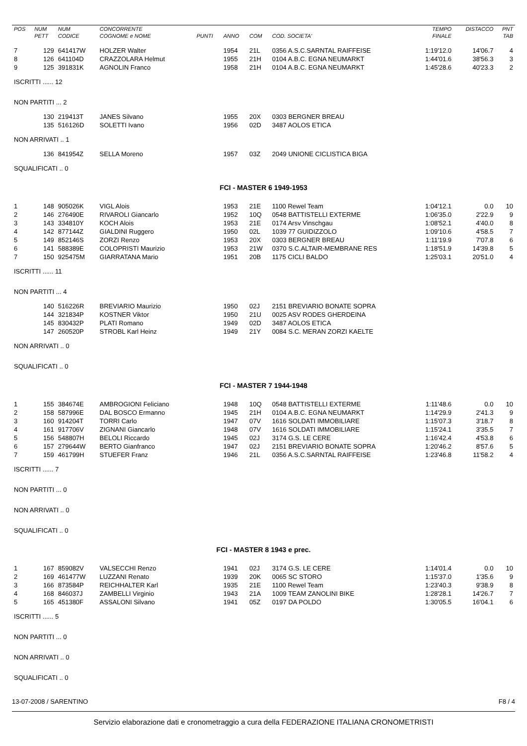| POS | NUM PETT | NUM CODICE | CONCORRENTE COGNOME e NOME | PUNTI | ANNO | COM | COD. SOCIETA' | TEMPO FINALE | DISTACCO | PNT TAB |
| --- | --- | --- | --- | --- | --- | --- | --- | --- | --- | --- |
| 7 | 129 | 641417W | HOLZER Walter | | 1954 | 21L | 0356 A.S.C.SARNTAL RAIFFEISE | 1:19'12.0 | 14'06.7 | 4 |
| 8 | 126 | 641104D | CRAZZOLARA Helmut | | 1955 | 21H | 0104 A.B.C. EGNA NEUMARKT | 1:44'01.6 | 38'56.3 | 3 |
| 9 | 125 | 391831K | AGNOLIN Franco | | 1958 | 21H | 0104 A.B.C. EGNA NEUMARKT | 1:45'28.6 | 40'23.3 | 2 |
| ISCRITTI ...... 12 | | | | | | | | | | |
| NON PARTITI ... 2 | | | | | | | | | | |
| | 130 | 219413T | JANES Silvano | | 1955 | 20X | 0303 BERGNER BREAU | | | |
| | 135 | 516126D | SOLETTI Ivano | | 1956 | 02D | 3487 AOLOS ETICA | | | |
| NON ARRIVATI .. 1 | | | | | | | | | | |
| | 136 | 841954Z | SELLA Moreno | | 1957 | 03Z | 2049 UNIONE CICLISTICA BIGA | | | |
| SQUALIFICATI .. 0 | | | | | | | | | | |
| FCI - MASTER 6 1949-1953 | | | | | | | | | | |
| 1 | 148 | 905026K | VIGL Alois | | 1953 | 21E | 1100 Rewel Team | 1:04'12.1 | 0.0 | 10 |
| 2 | 146 | 276490E | RIVAROLI Giancarlo | | 1952 | 10Q | 0548 BATTISTELLI EXTERME | 1:06'35.0 | 2'22.9 | 9 |
| 3 | 143 | 334810Y | KOCH Alois | | 1953 | 21E | 0174 Arsv Vinschgau | 1:08'52.1 | 4'40.0 | 8 |
| 4 | 142 | 877144Z | GIALDINI Ruggero | | 1950 | 02L | 1039 77 GUIDIZZOLO | 1:09'10.6 | 4'58.5 | 7 |
| 5 | 149 | 852146S | ZORZI Renzo | | 1953 | 20X | 0303 BERGNER BREAU | 1:11'19.9 | 7'07.8 | 6 |
| 6 | 141 | 588389E | COLOPRISTI Maurizio | | 1953 | 21W | 0370 S.C.ALTAIR-MEMBRANE RES | 1:18'51.9 | 14'39.8 | 5 |
| 7 | 150 | 925475M | GIARRATANA Mario | | 1951 | 20B | 1175 CICLI BALDO | 1:25'03.1 | 20'51.0 | 4 |
| ISCRITTI ...... 11 | | | | | | | | | | |
| NON PARTITI ... 4 | | | | | | | | | | |
| | 140 | 516226R | BREVIARIO Maurizio | | 1950 | 02J | 2151 BREVIARIO BONATE SOPRA | | | |
| | 144 | 321834P | KOSTNER Viktor | | 1950 | 21U | 0025 ASV RODES GHERDEINA | | | |
| | 145 | 830432P | PLATI Romano | | 1949 | 02D | 3487 AOLOS ETICA | | | |
| | 147 | 260520P | STROBL Karl Heinz | | 1949 | 21Y | 0084 S.C. MERAN ZORZI KAELTE | | | |
| NON ARRIVATI .. 0 | | | | | | | | | | |
| SQUALIFICATI .. 0 | | | | | | | | | | |
| FCI - MASTER 7 1944-1948 | | | | | | | | | | |
| 1 | 155 | 384674E | AMBROGIONI Feliciano | | 1948 | 10Q | 0548 BATTISTELLI EXTERME | 1:11'48.6 | 0.0 | 10 |
| 2 | 158 | 587996E | DAL BOSCO Ermanno | | 1945 | 21H | 0104 A.B.C. EGNA NEUMARKT | 1:14'29.9 | 2'41.3 | 9 |
| 3 | 160 | 914204T | TORRI Carlo | | 1947 | 07V | 1616 SOLDATI IMMOBILIARE | 1:15'07.3 | 3'18.7 | 8 |
| 4 | 161 | 917706V | ZIGNANI Giancarlo | | 1948 | 07V | 1616 SOLDATI IMMOBILIARE | 1:15'24.1 | 3'35.5 | 7 |
| 5 | 156 | 548807H | BELOLI Riccardo | | 1945 | 02J | 3174 G.S. LE CERE | 1:16'42.4 | 4'53.8 | 6 |
| 6 | 157 | 279644W | BERTO Gianfranco | | 1947 | 02J | 2151 BREVIARIO BONATE SOPRA | 1:20'46.2 | 8'57.6 | 5 |
| 7 | 159 | 461799H | STUEFER Franz | | 1946 | 21L | 0356 A.S.C.SARNTAL RAIFFEISE | 1:23'46.8 | 11'58.2 | 4 |
| ISCRITTI ...... 7 | | | | | | | | | | |
| NON PARTITI ... 0 | | | | | | | | | | |
| NON ARRIVATI .. 0 | | | | | | | | | | |
| SQUALIFICATI .. 0 | | | | | | | | | | |
| FCI - MASTER 8 1943 e prec. | | | | | | | | | | |
| 1 | 167 | 859082V | VALSECCHI Renzo | | 1941 | 02J | 3174 G.S. LE CERE | 1:14'01.4 | 0.0 | 10 |
| 2 | 169 | 461477W | LUZZANI Renato | | 1939 | 20K | 0065 SC STORO | 1:15'37.0 | 1'35.6 | 9 |
| 3 | 166 | 873584P | REICHHALTER Karl | | 1935 | 21E | 1100 Rewel Team | 1:23'40.3 | 9'38.9 | 8 |
| 4 | 168 | 846037J | ZAMBELLI Virginio | | 1943 | 21A | 1009 TEAM ZANOLINI BIKE | 1:28'28.1 | 14'26.7 | 7 |
| 5 | 165 | 451380F | ASSALONI Silvano | | 1941 | 05Z | 0197 DA POLDO | 1:30'05.5 | 16'04.1 | 6 |
| ISCRITTI ...... 5 | | | | | | | | | | |
| NON PARTITI ... 0 | | | | | | | | | | |
| NON ARRIVATI .. 0 | | | | | | | | | | |
| SQUALIFICATI .. 0 | | | | | | | | | | |
13-07-2008 / SARENTINO F8 / 4
Servizio elaborazione dati e cronometraggio a cura della FEDERAZIONE ITALIANA CRONOMETRISTI